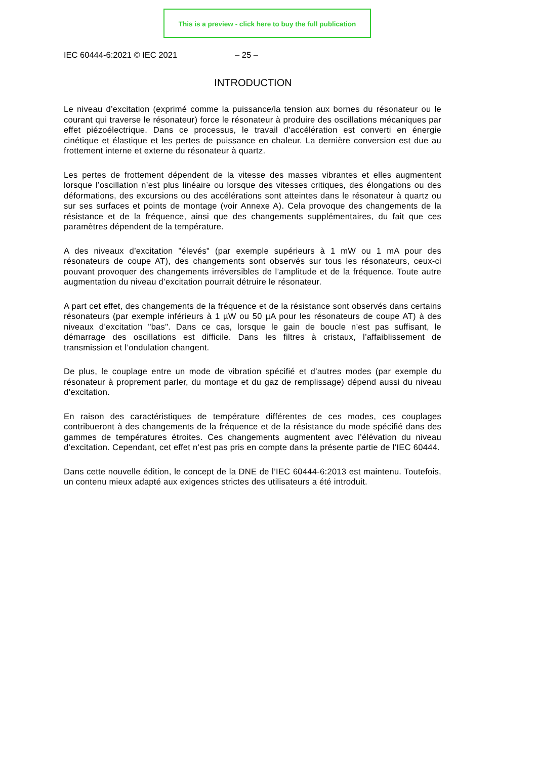This is a preview - click here to buy the full publication
IEC 60444-6:2021 © IEC 2021 – 25 –
INTRODUCTION
Le niveau d’excitation (exprimé comme la puissance/la tension aux bornes du résonateur ou le courant qui traverse le résonateur) force le résonateur à produire des oscillations mécaniques par effet piézoélectrique. Dans ce processus, le travail d’accélération est converti en énergie cinétique et élastique et les pertes de puissance en chaleur. La dernière conversion est due au frottement interne et externe du résonateur à quartz.
Les pertes de frottement dépendent de la vitesse des masses vibrantes et elles augmentent lorsque l’oscillation n’est plus linéaire ou lorsque des vitesses critiques, des élongations ou des déformations, des excursions ou des accélérations sont atteintes dans le résonateur à quartz ou sur ses surfaces et points de montage (voir Annexe A). Cela provoque des changements de la résistance et de la fréquence, ainsi que des changements supplémentaires, du fait que ces paramètres dépendent de la température.
A des niveaux d’excitation "élevés" (par exemple supérieurs à 1 mW ou 1 mA pour des résonateurs de coupe AT), des changements sont observés sur tous les résonateurs, ceux-ci pouvant provoquer des changements irréversibles de l’amplitude et de la fréquence. Toute autre augmentation du niveau d’excitation pourrait détruire le résonateur.
A part cet effet, des changements de la fréquence et de la résistance sont observés dans certains résonateurs (par exemple inférieurs à 1 µW ou 50 µA pour les résonateurs de coupe AT) à des niveaux d’excitation "bas". Dans ce cas, lorsque le gain de boucle n’est pas suffisant, le démarrage des oscillations est difficile. Dans les filtres à cristaux, l’affaiblissement de transmission et l’ondulation changent.
De plus, le couplage entre un mode de vibration spécifié et d’autres modes (par exemple du résonateur à proprement parler, du montage et du gaz de remplissage) dépend aussi du niveau d’excitation.
En raison des caractéristiques de température différentes de ces modes, ces couplages contribueront à des changements de la fréquence et de la résistance du mode spécifié dans des gammes de températures étroites. Ces changements augmentent avec l’élévation du niveau d’excitation. Cependant, cet effet n’est pas pris en compte dans la présente partie de l’IEC 60444.
Dans cette nouvelle édition, le concept de la DNE de l’IEC 60444-6:2013 est maintenu. Toutefois, un contenu mieux adapté aux exigences strictes des utilisateurs a été introduit.